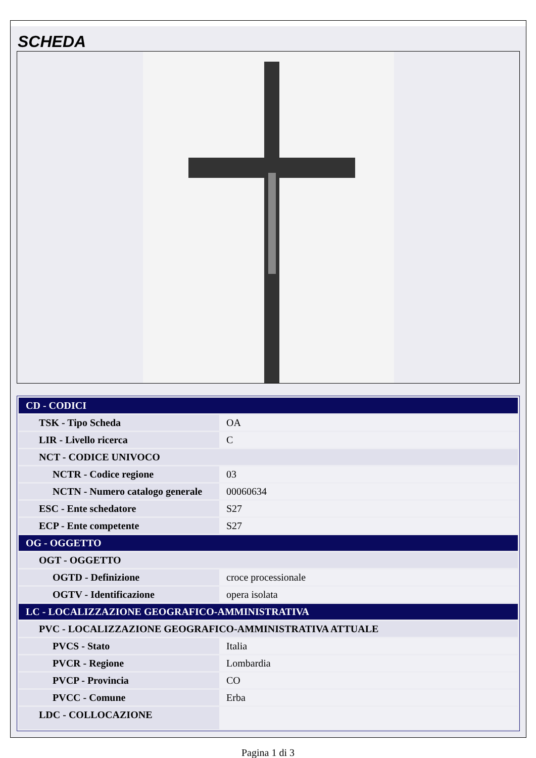SCHEDA
| CD - CODICI | |
| TSK - Tipo Scheda | OA |
| LIR - Livello ricerca | C |
| NCT - CODICE UNIVOCO | |
| NCTR - Codice regione | 03 |
| NCTN - Numero catalogo generale | 00060634 |
| ESC - Ente schedatore | S27 |
| ECP - Ente competente | S27 |
| OG - OGGETTO | |
| OGT - OGGETTO | |
| OGTD - Definizione | croce processionale |
| OGTV - Identificazione | opera isolata |
| LC - LOCALIZZAZIONE GEOGRAFICO-AMMINISTRATIVA | |
| PVC - LOCALIZZAZIONE GEOGRAFICO-AMMINISTRATIVA ATTUALE | |
| PVCS - Stato | Italia |
| PVCR - Regione | Lombardia |
| PVCP - Provincia | CO |
| PVCC - Comune | Erba |
| LDC - COLLOCAZIONE | |
Pagina 1 di 3